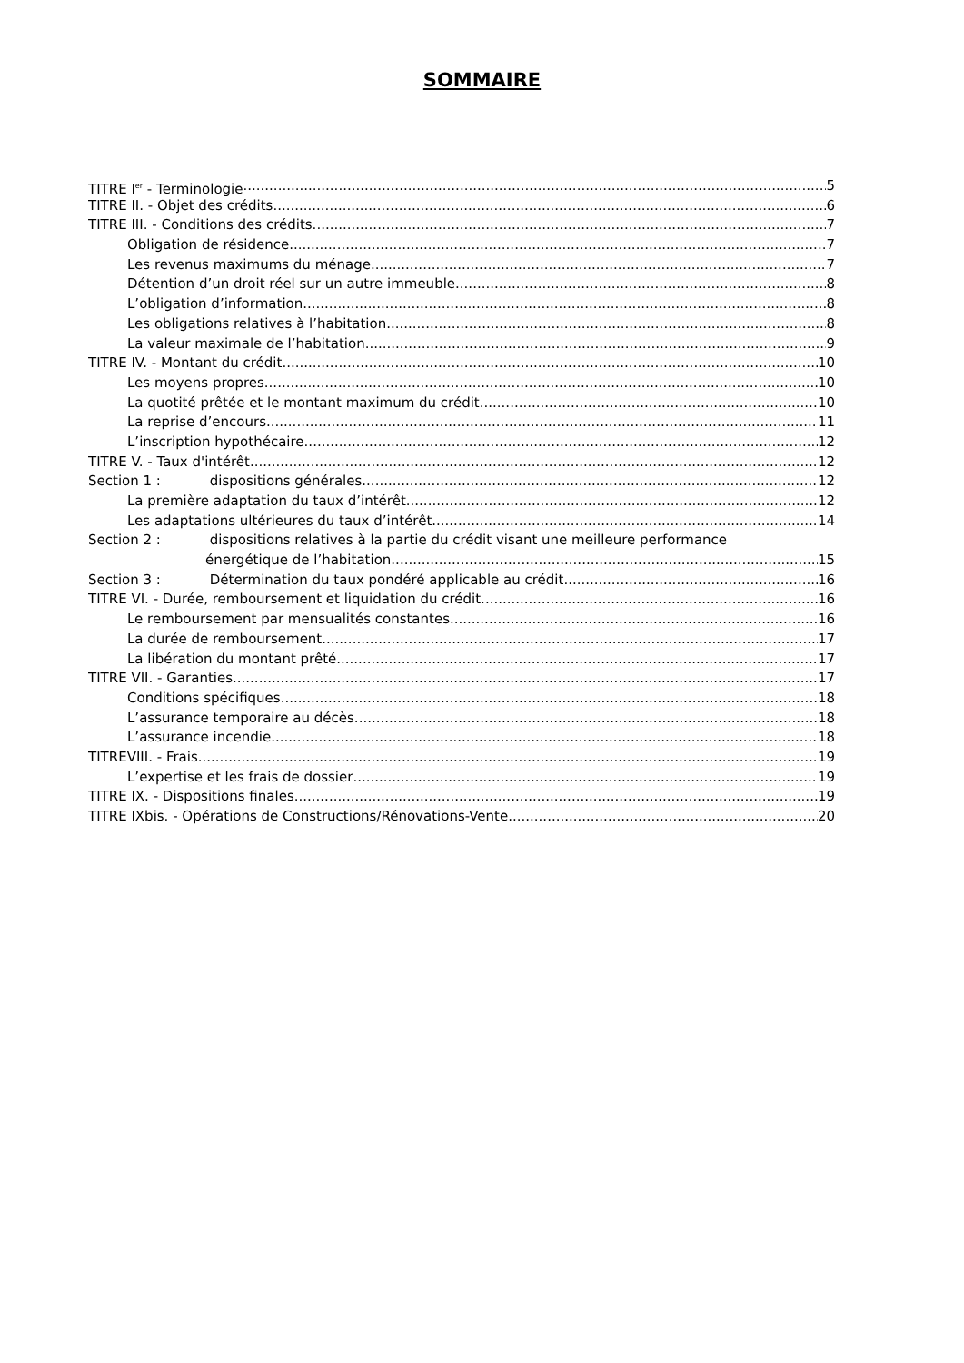SOMMAIRE
TITRE I<sup>er</sup> - Terminologie 5
TITRE II. - Objet des crédits 6
TITRE III. - Conditions des crédits 7
Obligation de résidence 7
Les revenus maximums du ménage 7
Détention d’un droit réel sur un autre immeuble 8
L’obligation d’information 8
Les obligations relatives à l’habitation 8
La valeur maximale de l’habitation 9
TITRE IV. - Montant du crédit 10
Les moyens propres 10
La quotité prêtée et le montant maximum du crédit 10
La reprise d’encours 11
L’inscription hypothécaire 12
TITRE V. - Taux d'intérêt 12
Section 1 : dispositions générales 12
La première adaptation du taux d’intérêt 12
Les adaptations ultérieures du taux d’intérêt 14
Section 2 : dispositions relatives à la partie du crédit visant une meilleure performance
énergétique de l’habitation 15
Section 3 : Détermination du taux pondéré applicable au crédit 16
TITRE VI. - Durée, remboursement et liquidation du crédit 16
Le remboursement par mensualités constantes 16
La durée de remboursement 17
La libération du montant prêté 17
TITRE VII. - Garanties 17
Conditions spécifiques 18
L’assurance temporaire au décès 18
L’assurance incendie 18
TITREVIII. - Frais 19
L’expertise et les frais de dossier 19
TITRE IX. - Dispositions finales 19
TITRE IXbis. - Opérations de Constructions/Rénovations-Vente 20